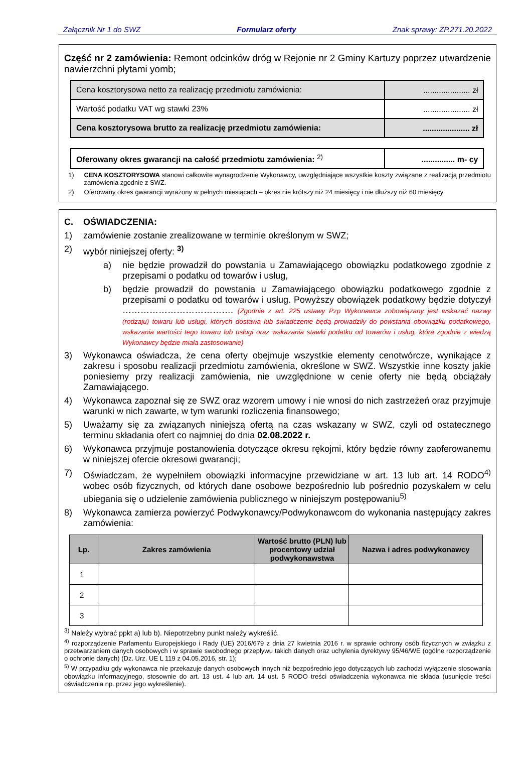Załącznik Nr 1 do SWZ Formularz oferty Znak sprawy: ZP.271.20.2022
Część nr 2 zamówienia: Remont odcinków dróg w Rejonie nr 2 Gminy Kartuzy poprzez utwardzenie nawierzchni płytami yomb;
| Cena kosztorysowa netto za realizację przedmiotu zamówienia: | ..................... zł |
| Wartość podatku VAT wg stawki 23% | ..................... zł |
| Cena kosztorysowa brutto za realizację przedmiotu zamówienia: | ..................... zł |
| Oferowany okres gwarancji na całość przedmiotu zamówienia: <sup>2)</sup> | ............... m- cy |
1) CENA KOSZTORYSOWA stanowi całkowite wynagrodzenie Wykonawcy, uwzględniające wszystkie koszty związane z realizacją przedmiotu zamówienia zgodnie z SWZ.
2) Oferowany okres gwarancji wyrażony w pełnych miesiącach – okres nie krótszy niż 24 miesięcy i nie dłuższy niż 60 miesięcy
C. OŚWIADCZENIA:
1) zamówienie zostanie zrealizowane w terminie określonym w SWZ;
2) wybór niniejszej oferty: <sup>3)</sup>
a) nie będzie prowadził do powstania u Zamawiającego obowiązku podatkowego zgodnie z przepisami o podatku od towarów i usług,
b) będzie prowadził do powstania u Zamawiającego obowiązku podatkowego zgodnie z przepisami o podatku od towarów i usług. Powyższy obowiązek podatkowy będzie dotyczył ………………………………. (Zgodnie z art. 225 ustawy Pzp Wykonawca zobowiązany jest wskazać nazwy (rodzaju) towaru lub usługi, których dostawa lub świadczenie będą prowadziły do powstania obowiązku podatkowego, wskazania wartości tego towaru lub usługi oraz wskazania stawki podatku od towarów i usług, która zgodnie z wiedzą Wykonawcy będzie miała zastosowanie)
3) Wykonawca oświadcza, że cena oferty obejmuje wszystkie elementy cenotwórcze, wynikające z zakresu i sposobu realizacji przedmiotu zamówienia, określone w SWZ. Wszystkie inne koszty jakie poniesiemy przy realizacji zamówienia, nie uwzględnione w cenie oferty nie będą obciążały Zamawiającego.
4) Wykonawca zapoznał się ze SWZ oraz wzorem umowy i nie wnosi do nich zastrzeżeń oraz przyjmuje warunki w nich zawarte, w tym warunki rozliczenia finansowego;
5) Uważamy się za związanych niniejszą ofertą na czas wskazany w SWZ, czyli od ostatecznego terminu składania ofert co najmniej do dnia 02.08.2022 r.
6) Wykonawca przyjmuje postanowienia dotyczące okresu rękojmi, który będzie równy zaoferowanemu w niniejszej ofercie okresowi gwarancji;
7) Oświadczam, że wypełniłem obowiązki informacyjne przewidziane w art. 13 lub art. 14 RODO<sup>4)</sup> wobec osób fizycznych, od których dane osobowe bezpośrednio lub pośrednio pozyskałem w celu ubiegania się o udzielenie zamówienia publicznego w niniejszym postępowaniu<sup>5)</sup>
8) Wykonawca zamierza powierzyć Podwykonawcy/Podwykonawcom do wykonania następujący zakres zamówienia:
| Lp. | Zakres zamówienia | Wartość brutto (PLN) lub procentowy udział podwykonawstwa | Nazwa i adres podwykonawcy |
| --- | --- | --- | --- |
| 1 | | | |
| 2 | | | |
| 3 | | | |
<sup>3)</sup> Należy wybrać ppkt a) lub b). Niepotrzebny punkt należy wykreślić.
<sup>4)</sup> rozporządzenie Parlamentu Europejskiego i Rady (UE) 2016/679 z dnia 27 kwietnia 2016 r. w sprawie ochrony osób fizycznych w związku z przetwarzaniem danych osobowych i w sprawie swobodnego przepływu takich danych oraz uchylenia dyrektywy 95/46/WE (ogólne rozporządzenie o ochronie danych) (Dz. Urz. UE L 119 z 04.05.2016, str. 1);
<sup>5)</sup> W przypadku gdy wykonawca nie przekazuje danych osobowych innych niż bezpośrednio jego dotyczących lub zachodzi wyłączenie stosowania obowiązku informacyjnego, stosownie do art. 13 ust. 4 lub art. 14 ust. 5 RODO treści oświadczenia wykonawca nie składa (usunięcie treści oświadczenia np. przez jego wykreślenie).